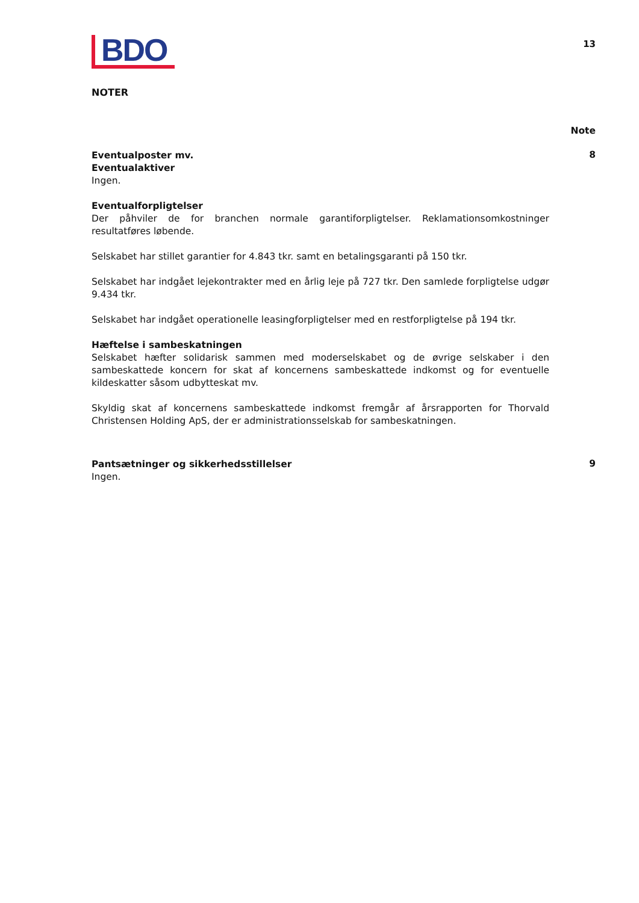BDO
13
NOTER
Note
Eventualposter mv.
Eventualaktiver
Ingen.
Eventualforpligtelser
Der påhviler de for branchen normale garantiforpligtelser. Reklamationsomkostninger resultatføres løbende.
Selskabet har stillet garantier for 4.843 tkr. samt en betalingsgaranti på 150 tkr.
Selskabet har indgået lejekontrakter med en årlig leje på 727 tkr. Den samlede forpligtelse udgør 9.434 tkr.
Selskabet har indgået operationelle leasingforpligtelser med en restforpligtelse på 194 tkr.
Hæftelse i sambeskatningen
Selskabet hæfter solidarisk sammen med moderselskabet og de øvrige selskaber i den sambeskattede koncern for skat af koncernens sambeskattede indkomst og for eventuelle kildeskatter såsom udbytteskat mv.
Skyldig skat af koncernens sambeskattede indkomst fremgår af årsrapporten for Thorvald Christensen Holding ApS, der er administrationsselskab for sambeskatningen.
8
Pantsætninger og sikkerhedsstillelser
Ingen.
9